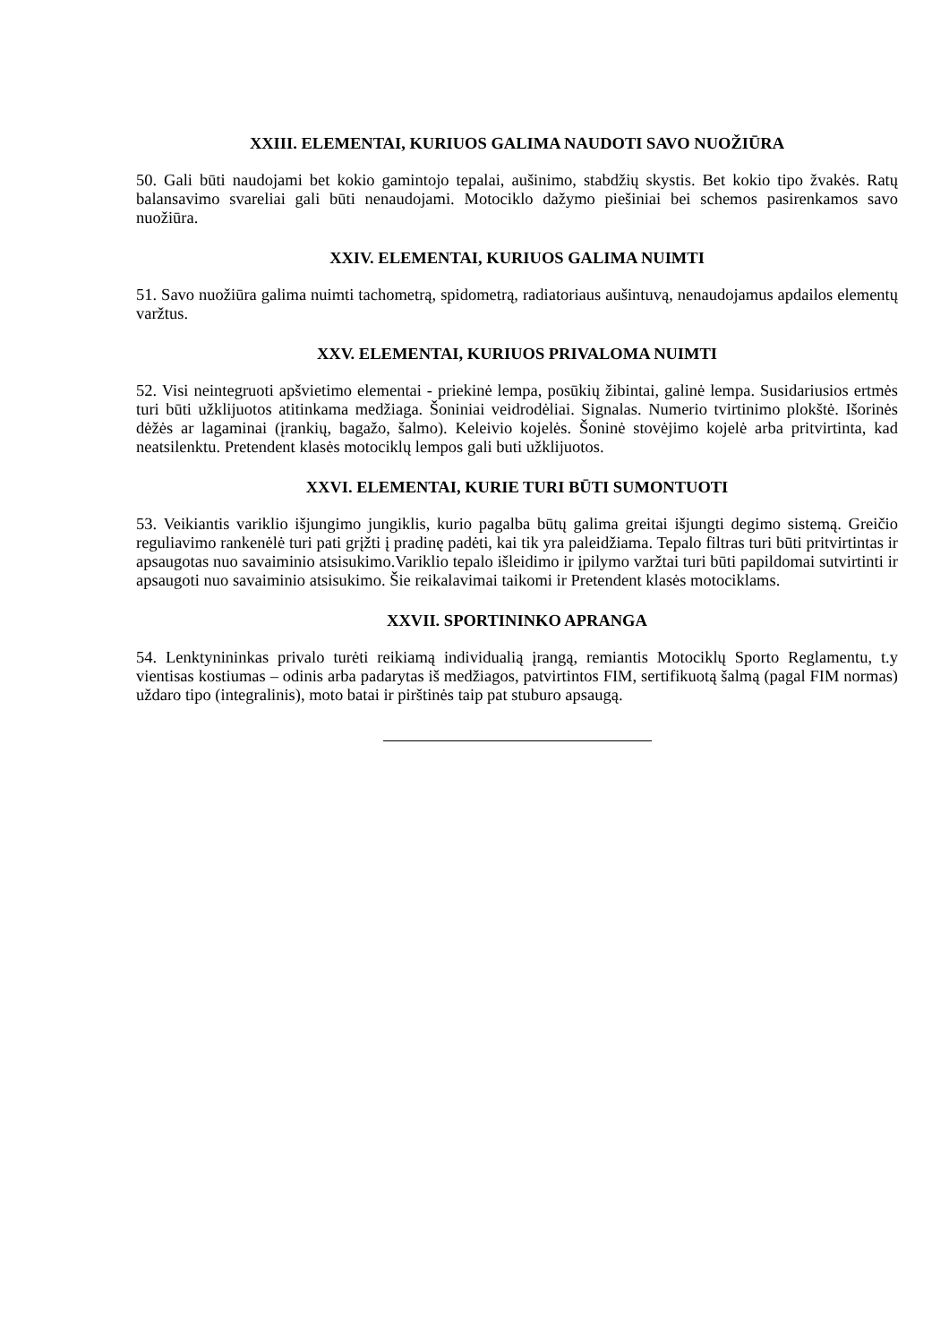XXIII. ELEMENTAI, KURIUOS GALIMA NAUDOTI SAVO NUOŽIŪRA
50. Gali būti naudojami bet kokio gamintojo tepalai, aušinimo, stabdžių skystis. Bet kokio tipo žvakės. Ratų balansavimo svareliai gali būti nenaudojami. Motociklo dažymo piešiniai bei schemos pasirenkamos savo nuožiūra.
XXIV. ELEMENTAI, KURIUOS GALIMA NUIMTI
51. Savo nuožiūra galima nuimti tachometrą, spidometrą, radiatoriaus aušintuvą, nenaudojamus apdailos elementų varžtus.
XXV. ELEMENTAI, KURIUOS PRIVALOMA NUIMTI
52. Visi neintegruoti apšvietimo elementai - priekinė lempa, posūkių žibintai, galinė lempa. Susidariusios ertmės turi būti užklijuotos atitinkama medžiaga. Šoniniai veidrodėliai. Signalas. Numerio tvirtinimo plokštė. Išorinės dėžės ar lagaminai (įrankių, bagažo, šalmo). Keleivio kojelės. Šoninė stovėjimo kojelė arba pritvirtinta, kad neatsilenktu. Pretendent klasės motociklų lempos gali buti užklijuotos.
XXVI. ELEMENTAI, KURIE TURI BŪTI SUMONTUOTI
53. Veikiantis variklio išjungimo jungiklis, kurio pagalba būtų galima greitai išjungti degimo sistemą. Greičio reguliavimo rankenėlė turi pati grįžti į pradinę padėti, kai tik yra paleidžiama. Tepalo filtras turi būti pritvirtintas ir apsaugotas nuo savaiminio atsisukimo.Variklio tepalo išleidimo ir įpilymo varžtai turi būti papildomai sutvirtinti ir apsaugoti nuo savaiminio atsisukimo. Šie reikalavimai taikomi ir Pretendent klasės motociklams.
XXVII. SPORTININKO APRANGA
54. Lenktynininkas privalo turėti reikiamą individualią įrangą, remiantis Motociklų Sporto Reglamentu, t.y vientisas kostiumas – odinis arba padarytas iš medžiagos, patvirtintos FIM, sertifikuotą šalmą (pagal FIM normas) uždaro tipo (integralinis), moto batai ir pirštinės taip pat stuburo apsaugą.